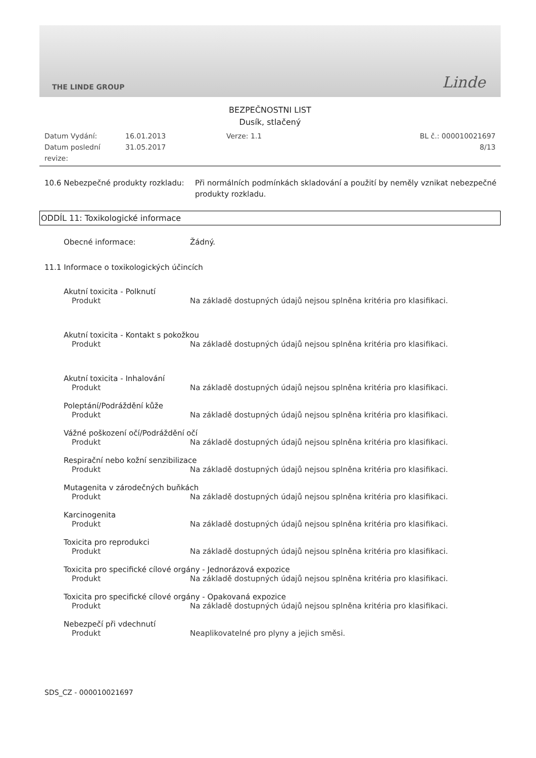THE LINDE GROUP Linde
BEZPEČNOSTNI LIST
Dusík, stlačený
Datum Vydání:
16.01.2013
Verze: 1.1
BL č.: 000010021697
Datum poslední revize:
31.05.2017
8/13
10.6 Nebezpečné produkty rozkladu:
Při normálních podmínkách skladování a použití by neměly vznikat nebezpečné produkty rozkladu.
ODDÍL 11: Toxikologické informace
Obecné informace:
Žádný.
11.1 Informace o toxikologických účincích
Akutní toxicita - Polknutí
Produkt
Na základě dostupných údajů nejsou splněna kritéria pro klasifikaci.
Akutní toxicita - Kontakt s pokožkou
Produkt
Na základě dostupných údajů nejsou splněna kritéria pro klasifikaci.
Akutní toxicita - Inhalování
Produkt
Na základě dostupných údajů nejsou splněna kritéria pro klasifikaci.
Poleptání/Podráždění kůže
Produkt
Na základě dostupných údajů nejsou splněna kritéria pro klasifikaci.
Vážné poškození očí/Podráždění očí
Produkt
Na základě dostupných údajů nejsou splněna kritéria pro klasifikaci.
Respirační nebo kožní senzibilizace
Produkt
Na základě dostupných údajů nejsou splněna kritéria pro klasifikaci.
Mutagenita v zárodečných buňkách
Produkt
Na základě dostupných údajů nejsou splněna kritéria pro klasifikaci.
Karcinogenita
Produkt
Na základě dostupných údajů nejsou splněna kritéria pro klasifikaci.
Toxicita pro reprodukci
Produkt
Na základě dostupných údajů nejsou splněna kritéria pro klasifikaci.
Toxicita pro specifické cílové orgány - Jednorázová expozice
Produkt
Na základě dostupných údajů nejsou splněna kritéria pro klasifikaci.
Toxicita pro specifické cílové orgány - Opakovaná expozice
Produkt
Na základě dostupných údajů nejsou splněna kritéria pro klasifikaci.
Nebezpečí při vdechnutí
Produkt
Neaplikovatelné pro plyny a jejich směsi.
SDS_CZ - 000010021697